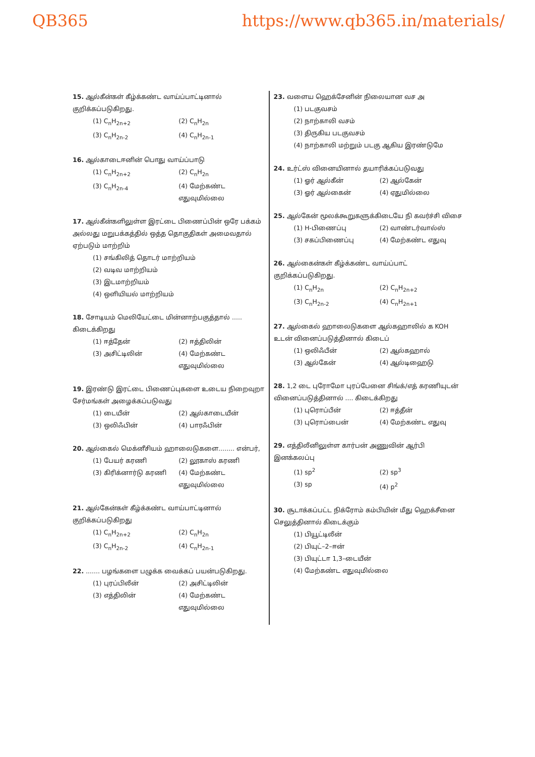QB365 https://www.qb365.in/materials/
15. ஆல்கீன்கள் கீழ்க்கண்ட வாய்ப்பாட்டினால் குறிக்கப்படுகிறது.
(1) C<sub>n</sub>H<sub>2n+2</sub> (2) C<sub>n</sub>H<sub>2n</sub> (3) C<sub>n</sub>H<sub>2n-2</sub> (4) C<sub>n</sub>H<sub>2n-1</sub>
16. ஆல்காடைஈனின் பொது வாய்ப்பாடு
(1) C<sub>n</sub>H<sub>2n+2</sub> (2) C<sub>n</sub>H<sub>2n</sub> (3) C<sub>n</sub>H<sub>2n-4</sub> (4) மேற்கண்ட எதுவுமில்லை
17. ஆல்கீன்களிலுள்ள இரட்டை பிணைப்பின் ஒரே பக்கம் அல்லது மறுபக்கத்தில் ஒத்த தொகுதிகள் அமைவதால் ஏற்படும் மாற்றிம்
(1) சங்கிலித் தொடர் மாற்றியம்
(2) வடிவ மாற்றியம்
(3) இடமாற்றியம்
(4) ஒளியியல் மாற்றியம்
18. சோடியம் மெலியேட்டை மின்னாற்பகுத்தால் ..... கிடைக்கிறது
(1) ஈத்தேன் (2) ஈத்திலின் (3) அசிட்டிலின் (4) மேற்கண்ட எதுவுமில்லை
19. இரண்டு இரட்டை பிணைப்புகளை உடைய நிறைவுறா சேர்மங்கள் அழைக்கப்படுவது
(1) டையீன் (2) ஆல்காடையீன் (3) ஒலிஃபின் (4) பாரஃபின்
20. ஆல்கைல் மெக்னீசியம் ஹாலைடுகளை........ என்பர்,
(1) பேயர் கரணி (2) லூகாஸ் கரணி (3) கிரிக்னார்டு கரணி (4) மேற்கண்ட எதுவுமில்லை
21. ஆல்கேன்கள் கீழ்க்கண்ட வாய்பாட்டினால் குறிக்கப்படுகிறது
(1) C<sub>n</sub>H<sub>2n+2</sub> (2) C<sub>n</sub>H<sub>2n</sub> (3) C<sub>n</sub>H<sub>2n-2</sub> (4) C<sub>n</sub>H<sub>2n-1</sub>
22. ....... பழங்களை பழுக்க வைக்கப் பயன்படுகிறது.
(1) புரப்பிலீன் (2) அசிட்டிலின் (3) எத்திலின் (4) மேற்கண்ட எதுவுமில்லை
23. வளைய ஹெக்சேனின் நிலையான வச அ
(1) படகுவசம்
(2) நாற்காலி வசம்
(3) திருகிய படகுவசம்
(4) நாற்காலி மற்றும் படகு ஆகிய இரண்டுமே
24. உர்ட்ஸ் வினையினால் தயாரிக்கப்படுவது
(1) ஓர் ஆல்கீன் (2) ஆல்கேன் (3) ஓர் ஆல்கைன் (4) ஏதுமில்லை
25. ஆல்கேன் மூலக்கூறுகளுக்கிடையே நி கவர்ச்சி விசை
(1) H-பிணைப்பு (2) வாண்டர்வால்ஸ் (3) சகப்பிணைப்பு (4) மேற்கண்ட எதுவு
26. ஆல்கைன்கள் கீழ்க்கண்ட வாய்ப்பாட் குறிக்கப்படுகிறது.
(1) C<sub>n</sub>H<sub>2n</sub> (2) C<sub>n</sub>H<sub>2n+2</sub> (3) C<sub>n</sub>H<sub>2n-2</sub> (4) C<sub>n</sub>H<sub>2n+1</sub>
27. ஆல்கைல் ஹாலைடுகளை ஆல்கஹாலில் க KOH உடன் வினைப்படுத்தினால் கிடைப்
(1) ஒலிஃபீன் (2) ஆல்கஹால் (3) ஆல்கேன் (4) ஆல்டிஹைடு
28. 1,2 டை புரோமோ புரப்பேனை சிங்க்/எத் கரணியுடன் வினைப்படுத்தினால் .... கிடைக்கிறது
(1) புரொப்பீன் (2) ஈத்தீன் (3) புரொப்பைன் (4) மேற்கண்ட எதுவு
29. எத்திலீனிலுள்ள கார்பன் அணுவின் ஆர்பி இனக்கலப்பு
(1) sp<sup>2</sup> (2) sp<sup>3</sup> (3) sp (4) p<sup>2</sup>
30. சூடாக்கப்பட்ட நிக்ரோம் கம்பியின் மீது ஹெக்சீனை செலுத்தினால் கிடைக்கும்
(1) பியூட்டிலீன்
(2) பியுட்–2–ஈன்
(3) பியுட்டா 1,3–டையீன்
(4) மேற்கண்ட எதுவுமில்லை